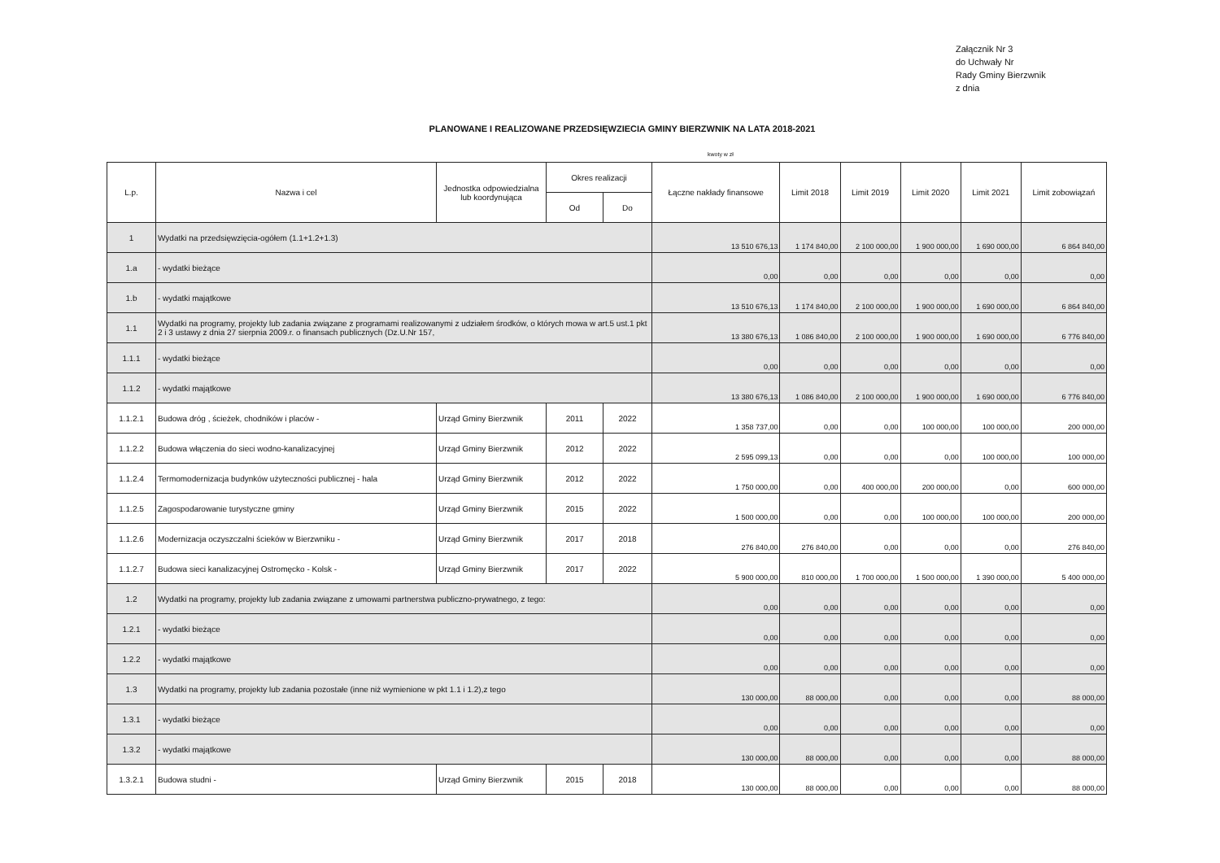Załącznik Nr 3
do Uchwały Nr
Rady Gminy Bierzwnik
z dnia
PLANOWANE I REALIZOWANE PRZEDSIĘWZIECIA GMINY BIERZWNIK NA LATA 2018-2021
kwoty w zł
| L.p. | Nazwa i cel | Jednostka odpowiedzialna lub koordynująca | Okres realizacji | | Łączne nakłady finansowe | Limit 2018 | Limit 2019 | Limit 2020 | Limit 2021 | Limit zobowiązań |
| --- | --- | --- | --- | --- | --- | --- | --- | --- | --- | --- |
| | | | Od | Do | | | | | | |
| 1 | Wydatki na przedsięwzięcia-ogółem (1.1+1.2+1.3) | | | | 13 510 676,13 | 1 174 840,00 | 2 100 000,00 | 1 900 000,00 | 1 690 000,00 | 6 864 840,00 |
| 1.a | - wydatki bieżące | | | | 0,00 | 0,00 | 0,00 | 0,00 | 0,00 | 0,00 |
| 1.b | - wydatki majątkowe | | | | 13 510 676,13 | 1 174 840,00 | 2 100 000,00 | 1 900 000,00 | 1 690 000,00 | 6 864 840,00 |
| 1.1 | Wydatki na programy, projekty lub zadania związane z programami realizowanymi z udziałem środków, o których mowa w art.5 ust.1 pkt 2 i 3 ustawy z dnia 27 sierpnia 2009.r. o finansach publicznych (Dz.U.Nr 157, | | | | 13 380 676,13 | 1 086 840,00 | 2 100 000,00 | 1 900 000,00 | 1 690 000,00 | 6 776 840,00 |
| 1.1.1 | - wydatki bieżące | | | | 0,00 | 0,00 | 0,00 | 0,00 | 0,00 | 0,00 |
| 1.1.2 | - wydatki majątkowe | | | | 13 380 676,13 | 1 086 840,00 | 2 100 000,00 | 1 900 000,00 | 1 690 000,00 | 6 776 840,00 |
| 1.1.2.1 | Budowa dróg , ścieżek, chodników i placów - | Urząd Gminy Bierzwnik | 2011 | 2022 | 1 358 737,00 | 0,00 | 0,00 | 100 000,00 | 100 000,00 | 200 000,00 |
| 1.1.2.2 | Budowa włączenia do sieci wodno-kanalizacyjnej | Urząd Gminy Bierzwnik | 2012 | 2022 | 2 595 099,13 | 0,00 | 0,00 | 0,00 | 100 000,00 | 100 000,00 |
| 1.1.2.4 | Termomodernizacja budynków użyteczności publicznej - hala | Urząd Gminy Bierzwnik | 2012 | 2022 | 1 750 000,00 | 0,00 | 400 000,00 | 200 000,00 | 0,00 | 600 000,00 |
| 1.1.2.5 | Zagospodarowanie turystyczne gminy | Urząd Gminy Bierzwnik | 2015 | 2022 | 1 500 000,00 | 0,00 | 0,00 | 100 000,00 | 100 000,00 | 200 000,00 |
| 1.1.2.6 | Modernizacja oczyszczalni ścieków w Bierzwniku - | Urząd Gminy Bierzwnik | 2017 | 2018 | 276 840,00 | 276 840,00 | 0,00 | 0,00 | 0,00 | 276 840,00 |
| 1.1.2.7 | Budowa sieci kanalizacyjnej Ostromęcko - Kolsk - | Urząd Gminy Bierzwnik | 2017 | 2022 | 5 900 000,00 | 810 000,00 | 1 700 000,00 | 1 500 000,00 | 1 390 000,00 | 5 400 000,00 |
| 1.2 | Wydatki na programy, projekty lub zadania związane z umowami partnerstwa publiczno-prywatnego, z tego: | | | | 0,00 | 0,00 | 0,00 | 0,00 | 0,00 | 0,00 |
| 1.2.1 | - wydatki bieżące | | | | 0,00 | 0,00 | 0,00 | 0,00 | 0,00 | 0,00 |
| 1.2.2 | - wydatki majątkowe | | | | 0,00 | 0,00 | 0,00 | 0,00 | 0,00 | 0,00 |
| 1.3 | Wydatki na programy, projekty lub zadania pozostałe (inne niż wymienione w pkt 1.1 i 1.2),z tego | | | | 130 000,00 | 88 000,00 | 0,00 | 0,00 | 0,00 | 88 000,00 |
| 1.3.1 | - wydatki bieżące | | | | 0,00 | 0,00 | 0,00 | 0,00 | 0,00 | 0,00 |
| 1.3.2 | - wydatki majątkowe | | | | 130 000,00 | 88 000,00 | 0,00 | 0,00 | 0,00 | 88 000,00 |
| 1.3.2.1 | Budowa studni - | Urząd Gminy Bierzwnik | 2015 | 2018 | 130 000,00 | 88 000,00 | 0,00 | 0,00 | 0,00 | 88 000,00 |